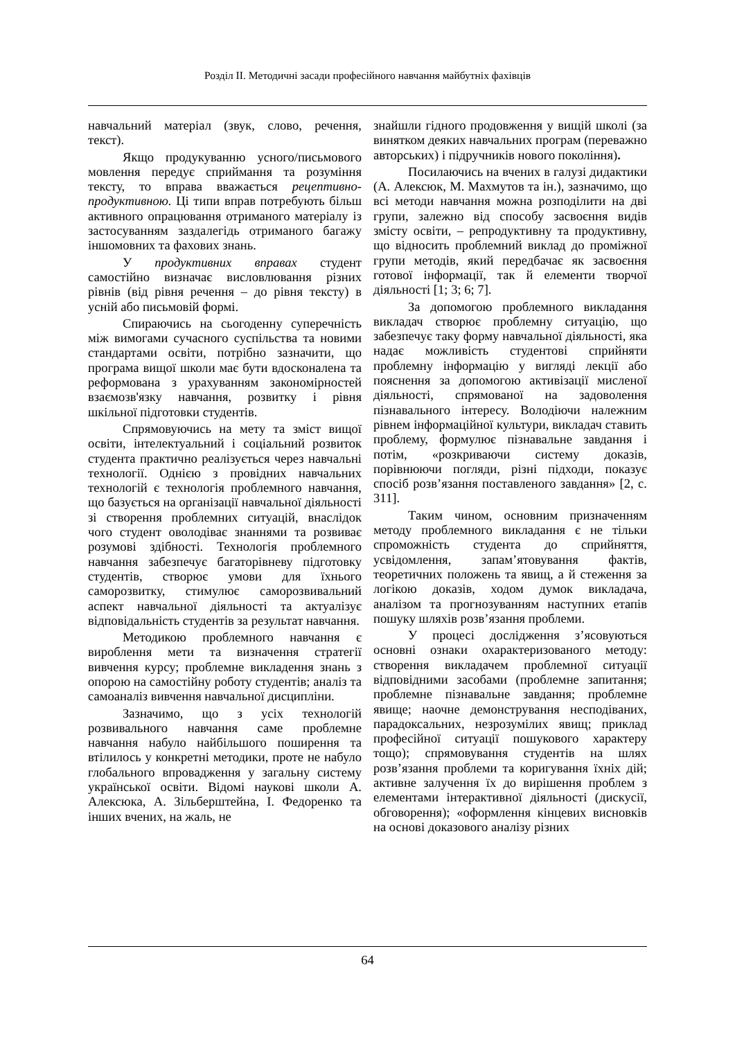Розділ ІІ. Методичні засади професійного навчання майбутніх фахівців
навчальний матеріал (звук, слово, речення, текст).
Якщо продукуванню усного/письмового мовлення передує сприймання та розуміння тексту, то вправа вважається рецептивно-продуктивною. Ці типи вправ потребують більш активного опрацювання отриманого матеріалу із застосуванням заздалегідь отриманого багажу іншомовних та фахових знань.
У продуктивних вправах студент самостійно визначає висловлювання різних рівнів (від рівня речення – до рівня тексту) в усній або письмовій формі.
Спираючись на сьогоденну суперечність між вимогами сучасного суспільства та новими стандартами освіти, потрібно зазначити, що програма вищої школи має бути вдосконалена та реформована з урахуванням закономірностей взаємозв'язку навчання, розвитку і рівня шкільної підготовки студентів.
Спрямовуючись на мету та зміст вищої освіти, інтелектуальний і соціальний розвиток студента практично реалізується через навчальні технології. Однією з провідних навчальних технологій є технологія проблемного навчання, що базується на організації навчальної діяльності зі створення проблемних ситуацій, внаслідок чого студент оволодіває знаннями та розвиває розумові здібності. Технологія проблемного навчання забезпечує багаторівневу підготовку студентів, створює умови для їхнього саморозвитку, стимулює саморозвивальний аспект навчальної діяльності та актуалізує відповідальність студентів за результат навчання.
Методикою проблемного навчання є вироблення мети та визначення стратегії вивчення курсу; проблемне викладення знань з опорою на самостійну роботу студентів; аналіз та самоаналіз вивчення навчальної дисципліни.
Зазначимо, що з усіх технологій розвивального навчання саме проблемне навчання набуло найбільшого поширення та втілилось у конкретні методики, проте не набуло глобального впровадження у загальну систему української освіти. Відомі наукові школи А. Алексюка, А. Зільберштейна, І. Федоренко та інших вчених, на жаль, не
знайшли гідного продовження у вищій школі (за винятком деяких навчальних програм (переважно авторських) і підручників нового покоління).
Посилаючись на вчених в галузі дидактики (А. Алексюк, М. Махмутов та ін.), зазначимо, що всі методи навчання можна розподілити на дві групи, залежно від способу засвоєння видів змісту освіти, – репродуктивну та продуктивну, що відносить проблемний виклад до проміжної групи методів, який передбачає як засвоєння готової інформації, так й елементи творчої діяльності [1; 3; 6; 7].
За допомогою проблемного викладання викладач створює проблемну ситуацію, що забезпечує таку форму навчальної діяльності, яка надає можливість студентові сприйняти проблемну інформацію у вигляді лекції або пояснення за допомогою активізації мисленої діяльності, спрямованої на задоволення пізнавального інтересу. Володіючи належним рівнем інформаційної культури, викладач ставить проблему, формулює пізнавальне завдання і потім, «розкриваючи систему доказів, порівнюючи погляди, різні підходи, показує спосіб розв’язання поставленого завдання» [2, с. 311].
Таким чином, основним призначенням методу проблемного викладання є не тільки спроможність студента до сприйняття, усвідомлення, запам’ятовування фактів, теоретичних положень та явищ, а й стеження за логікою доказів, ходом думок викладача, аналізом та прогнозуванням наступних етапів пошуку шляхів розв’язання проблеми.
У процесі дослідження з’ясовуються основні ознаки охарактеризованого методу: створення викладачем проблемної ситуації відповідними засобами (проблемне запитання; проблемне пізнавальне завдання; проблемне явище; наочне демонстрування несподіваних, парадоксальних, незрозумілих явищ; приклад професійної ситуації пошукового характеру тощо); спрямовування студентів на шлях розв’язання проблеми та коригування їхніх дій; активне залучення їх до вирішення проблем з елементами інтерактивної діяльності (дискусії, обговорення); «оформлення кінцевих висновків на основі доказового аналізу різних
64